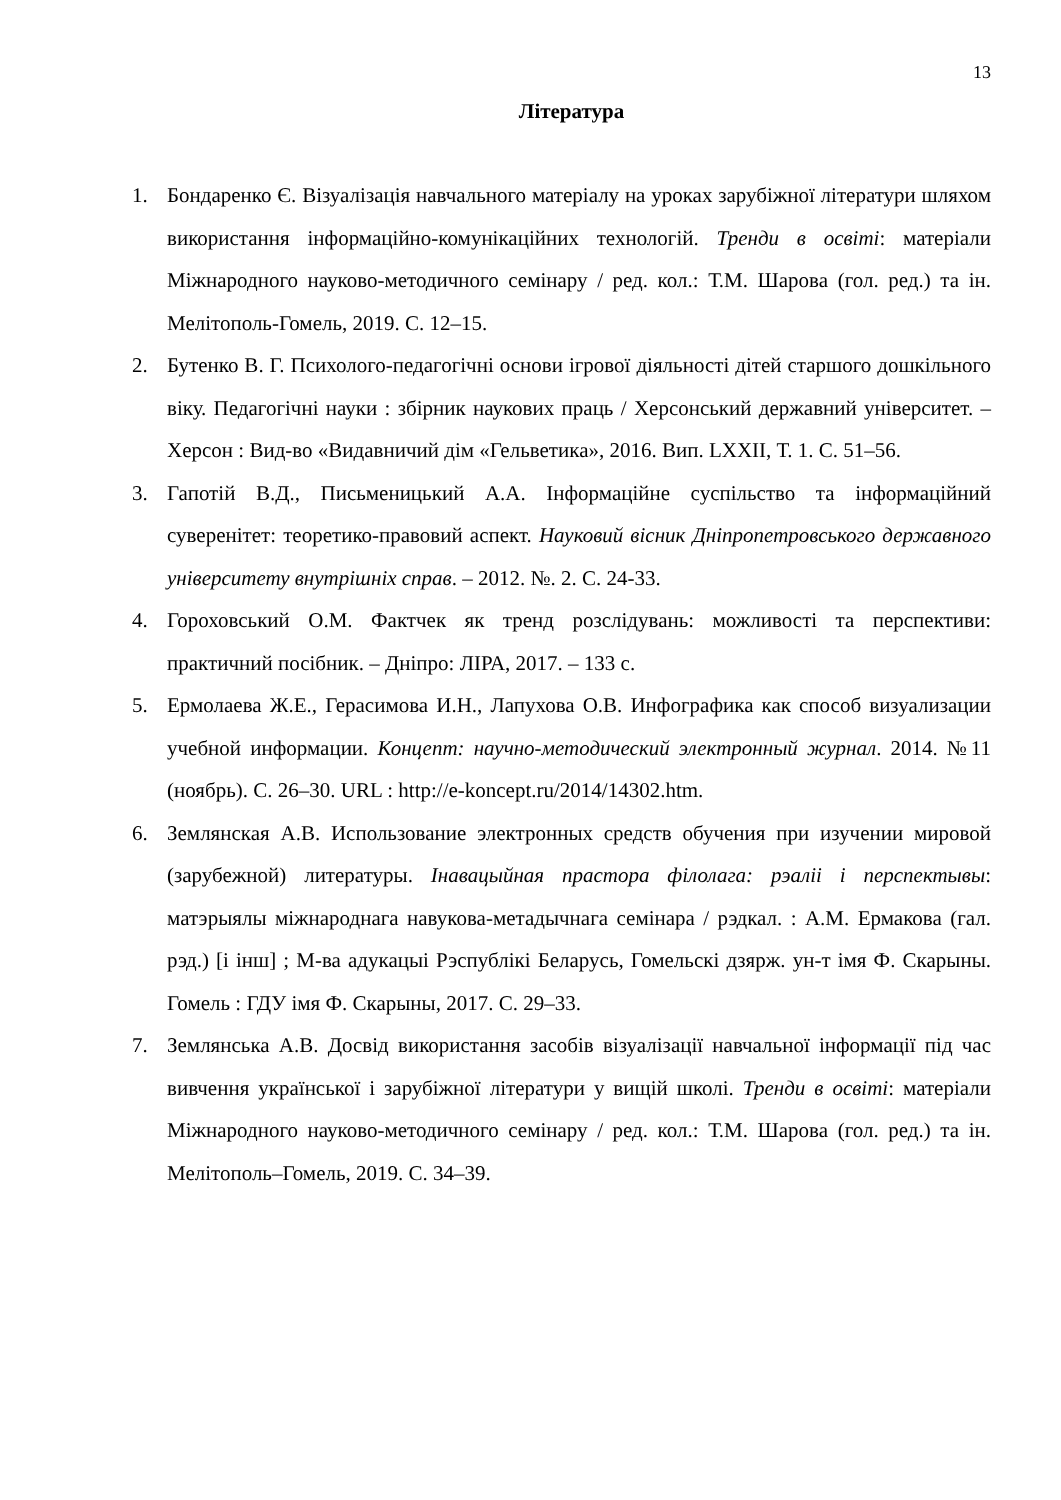13
Література
1. Бондаренко Є. Візуалізація навчального матеріалу на уроках зарубіжної літератури шляхом використання інформаційно-комунікаційних технологій. Тренди в освіті: матеріали Міжнародного науково-методичного семінару / ред. кол.: Т.М. Шарова (гол. ред.) та ін. Мелітополь-Гомель, 2019. С. 12–15.
2. Бутенко В. Г. Психолого-педагогічні основи ігрової діяльності дітей старшого дошкільного віку. Педагогічні науки : збірник наукових праць / Херсонський державний університет. – Херсон : Вид-во «Видавничий дім «Гельветика», 2016. Вип. LXXII, Т. 1. С. 51–56.
3. Гапотій В.Д., Письменицький А.А. Інформаційне суспільство та інформаційний суверенітет: теоретико-правовий аспект. Науковий вісник Дніпропетровського державного університету внутрішніх справ. – 2012. №. 2. С. 24-33.
4. Гороховський О.М. Фактчек як тренд розслідувань: можливості та перспективи: практичний посібник. – Дніпро: ЛІРА, 2017. – 133 с.
5. Ермолаева Ж.Е., Герасимова И.Н., Лапухова О.В. Инфографика как способ визуализации учебной информации. Концепт: научно-методический электронный журнал. 2014. №11 (ноябрь). С. 26–30. URL : http://e-koncept.ru/2014/14302.htm.
6. Землянская А.В. Использование электронных средств обучения при изучении мировой (зарубежной) литературы. Інавацыйная прастора філолага: рэаліі і перспектывы: матэрыялы міжнароднага навукова-метадычнага семінара / рэдкал. : А.М. Ермакова (гал. рэд.) [і інш] ; М-ва адукацыі Рэспублікі Беларусь, Гомельскі дзярж. ун-т імя Ф. Скарыны. Гомель : ГДУ імя Ф. Скарыны, 2017. С. 29–33.
7. Землянська А.В. Досвід використання засобів візуалізації навчальної інформації під час вивчення української і зарубіжної літератури у вищій школі. Тренди в освіті: матеріали Міжнародного науково-методичного семінару / ред. кол.: Т.М. Шарова (гол. ред.) та ін. Мелітополь–Гомель, 2019. С. 34–39.